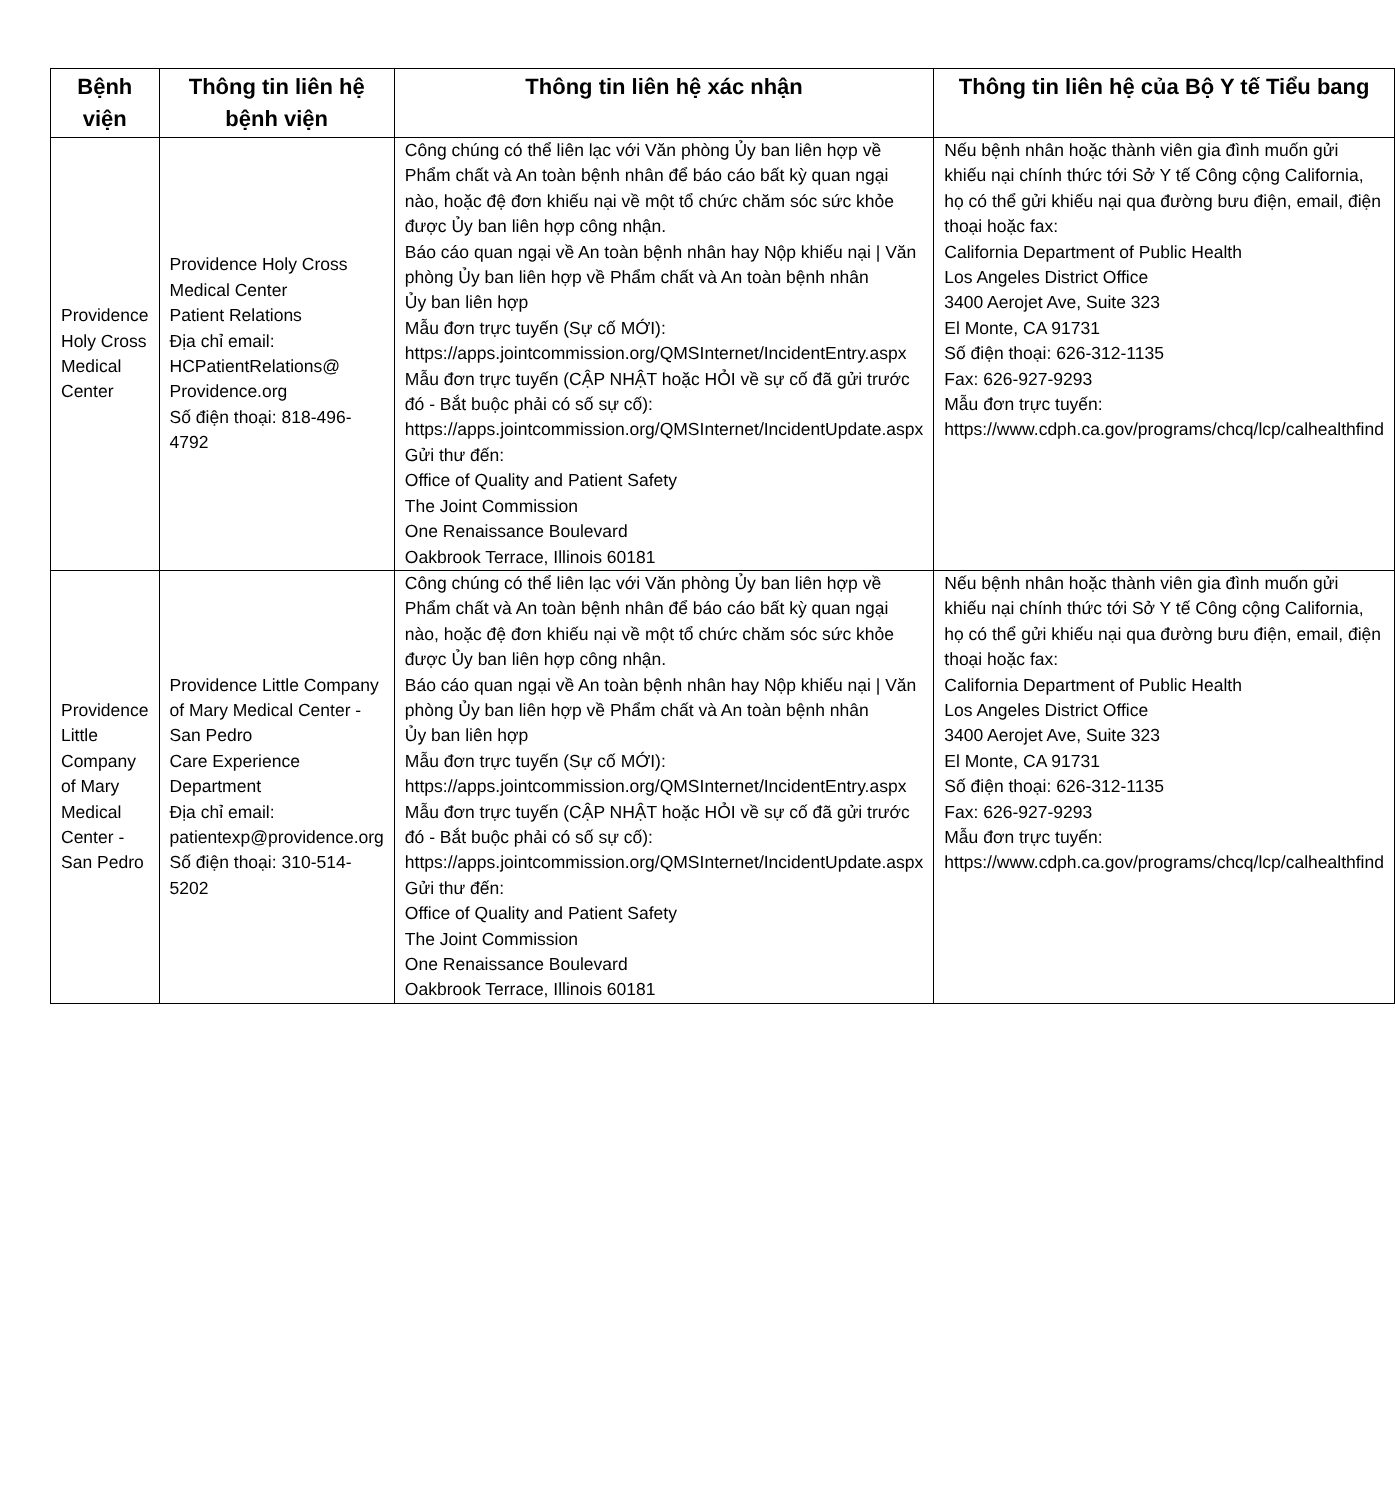| Bệnh viện | Thông tin liên hệ bệnh viện | Thông tin liên hệ xác nhận | Thông tin liên hệ của Bộ Y tế Tiểu bang |
| --- | --- | --- | --- |
| Providence Holy Cross Medical Center | Providence Holy Cross Medical Center Patient Relations Địa chỉ email: HCPatientRelations@ Providence.org Số điện thoại: 818-496-4792 | Công chúng có thể liên lạc với Văn phòng Ủy ban liên hợp về Phẩm chất và An toàn bệnh nhân để báo cáo bất kỳ quan ngại nào, hoặc đệ đơn khiếu nại về một tổ chức chăm sóc sức khỏe được Ủy ban liên hợp công nhận. Báo cáo quan ngại về An toàn bệnh nhân hay Nộp khiếu nại / Văn phòng Ủy ban liên hợp về Phẩm chất và An toàn bệnh nhân Ủy ban liên hợp Mẫu đơn trực tuyến (Sự cố MỚI): https://apps.jointcommission.org/QMSInternet/IncidentEntry.aspx Mẫu đơn trực tuyến (CẬP NHẬT hoặc HỎI về sự cố đã gửi trước đó - Bắt buộc phải có số sự cố): https://apps.jointcommission.org/QMSInternet/IncidentUpdate.aspx Gửi thư đến: Office of Quality and Patient Safety The Joint Commission One Renaissance Boulevard Oakbrook Terrace, Illinois 60181 | Nếu bệnh nhân hoặc thành viên gia đình muốn gửi khiếu nại chính thức tới Sở Y tế Công cộng California, họ có thể gửi khiếu nại qua đường bưu điện, email, điện thoại hoặc fax: California Department of Public Health Los Angeles District Office 3400 Aerojet Ave, Suite 323 El Monte, CA 91731 Số điện thoại: 626-312-1135 Fax: 626-927-9293 Mẫu đơn trực tuyến: https://www.cdph.ca.gov/programs/chcq/lcp/calhealthfind |
| Providence Little Company of Mary Medical Center - San Pedro | Providence Little Company of Mary Medical Center - San Pedro Care Experience Department Địa chỉ email: patientexp@providence.org Số điện thoại: 310-514-5202 | Công chúng có thể liên lạc với Văn phòng Ủy ban liên hợp về Phẩm chất và An toàn bệnh nhân để báo cáo bất kỳ quan ngại nào, hoặc đệ đơn khiếu nại về một tổ chức chăm sóc sức khỏe được Ủy ban liên hợp công nhận. Báo cáo quan ngại về An toàn bệnh nhân hay Nộp khiếu nại / Văn phòng Ủy ban liên hợp về Phẩm chất và An toàn bệnh nhân Ủy ban liên hợp Mẫu đơn trực tuyến (Sự cố MỚI): https://apps.jointcommission.org/QMSInternet/IncidentEntry.aspx Mẫu đơn trực tuyến (CẬP NHẬT hoặc HỎI về sự cố đã gửi trước đó - Bắt buộc phải có số sự cố): https://apps.jointcommission.org/QMSInternet/IncidentUpdate.aspx Gửi thư đến: Office of Quality and Patient Safety The Joint Commission One Renaissance Boulevard Oakbrook Terrace, Illinois 60181 | Nếu bệnh nhân hoặc thành viên gia đình muốn gửi khiếu nại chính thức tới Sở Y tế Công cộng California, họ có thể gửi khiếu nại qua đường bưu điện, email, điện thoại hoặc fax: California Department of Public Health Los Angeles District Office 3400 Aerojet Ave, Suite 323 El Monte, CA 91731 Số điện thoại: 626-312-1135 Fax: 626-927-9293 Mẫu đơn trực tuyến: https://www.cdph.ca.gov/programs/chcq/lcp/calhealthfind |